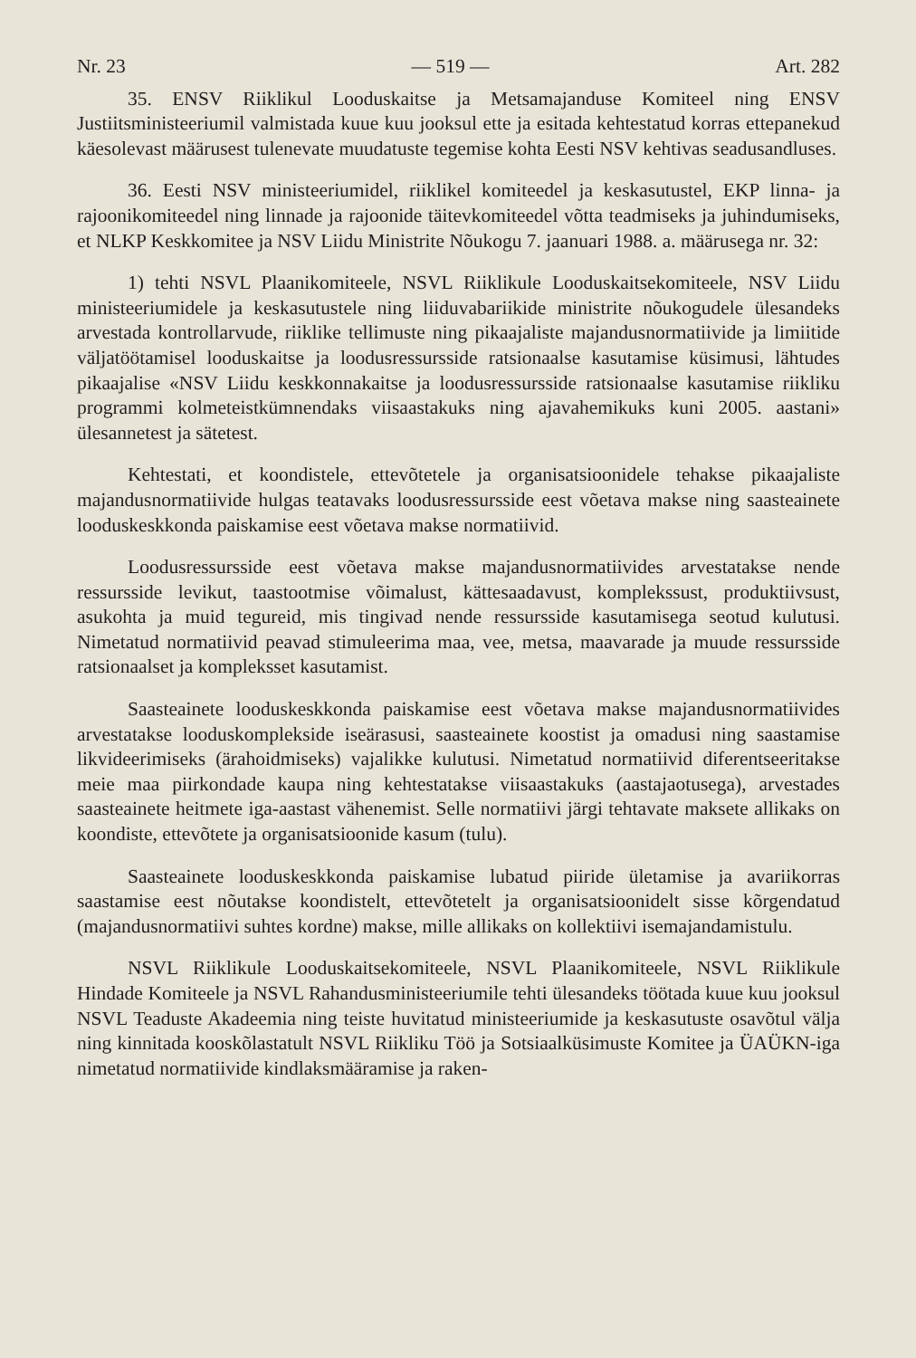Nr. 23 — 519 — Art. 282
35. ENSV Riiklikul Looduskaitse ja Metsamajanduse Komiteel ning ENSV Justiitsministeeriumil valmistada kuue kuu jooksul ette ja esitada kehtestatud korras ettepanekud käesolevast määrusest tulenevate muudatuste tegemise kohta Eesti NSV kehtivas seadusandluses.
36. Eesti NSV ministeeriumidel, riiklikel komiteedel ja keskasutustel, EKP linna- ja rajoonikomiteedel ning linnade ja rajoonide täitevkomiteedel võtta teadmiseks ja juhindumiseks, et NLKP Keskkomitee ja NSV Liidu Ministrite Nõukogu 7. jaanuari 1988. a. määrusega nr. 32:
1) tehti NSVL Plaanikomiteele, NSVL Riiklikule Looduskaitsekomiteele, NSV Liidu ministeeriumidele ja keskasutustele ning liiduvabariikide ministrite nõukogudele ülesandeks arvestada kontrollarvude, riiklike tellimuste ning pikaajaliste majandusnormatiivide ja limiitide väljatöötamisel looduskaitse ja loodusressursside ratsionaalse kasutamise küsimusi, lähtudes pikaajalise «NSV Liidu keskkonnakaitse ja loodusressursside ratsionaalse kasutamise riikliku programmi kolmeteistkümnendaks viisaastakuks ning ajavahemikuks kuni 2005. aastani» ülesannetest ja sätetest.
Kehtestati, et koondistele, ettevõtetele ja organisatsioonidele tehakse pikaajaliste majandusnormatiivide hulgas teatavaks loodusressursside eest võetava makse ning saasteainete looduskeskkonda paiskamise eest võetava makse normatiivid.
Loodusressursside eest võetava makse majandusnormatiivides arvestatakse nende ressursside levikut, taastootmise võimalust, kättesaadavust, komplekssust, produktiivsust, asukohta ja muid tegureid, mis tingivad nende ressursside kasutamisega seotud kulutusi. Nimetatud normatiivid peavad stimuleerima maa, vee, metsa, maavarade ja muude ressursside ratsionaalset ja kompleksset kasutamist.
Saasteainete looduskeskkonda paiskamise eest võetava makse majandusnormatiivides arvestatakse looduskomplekside iseärasusi, saasteainete koostist ja omadusi ning saastamise likvideerimiseks (ärahoidmiseks) vajalikke kulutusi. Nimetatud normatiivid diferentseeritakse meie maa piirkondade kaupa ning kehtestatakse viisaastakuks (aastajaotusega), arvestades saasteainete heitmete iga-aastast vähenemist. Selle normatiivi järgi tehtavate maksete allikaks on koondiste, ettevõtete ja organisatsioonide kasum (tulu).
Saasteainete looduskeskkonda paiskamise lubatud piiride ületamise ja avariikorras saastamise eest nõutakse koondistelt, ettevõtetelt ja organisatsioonidelt sisse kõrgendatud (majandusnormatiivi suhtes kordne) makse, mille allikaks on kollektiivi isemajandamistulu.
NSVL Riiklikule Looduskaitsekomiteele, NSVL Plaanikomiteele, NSVL Riiklikule Hindade Komiteele ja NSVL Rahandusministeeriumile tehti ülesandeks töötada kuue kuu jooksul NSVL Teaduste Akadeemia ning teiste huvitatud ministeeriumide ja keskasutuste osavõtul välja ning kinnitada kooskõlastatult NSVL Riikliku Töö ja Sotsiaalküsimuste Komitee ja ÜAÜKN-iga nimetatud normatiivide kindlaksmääramise ja raken-